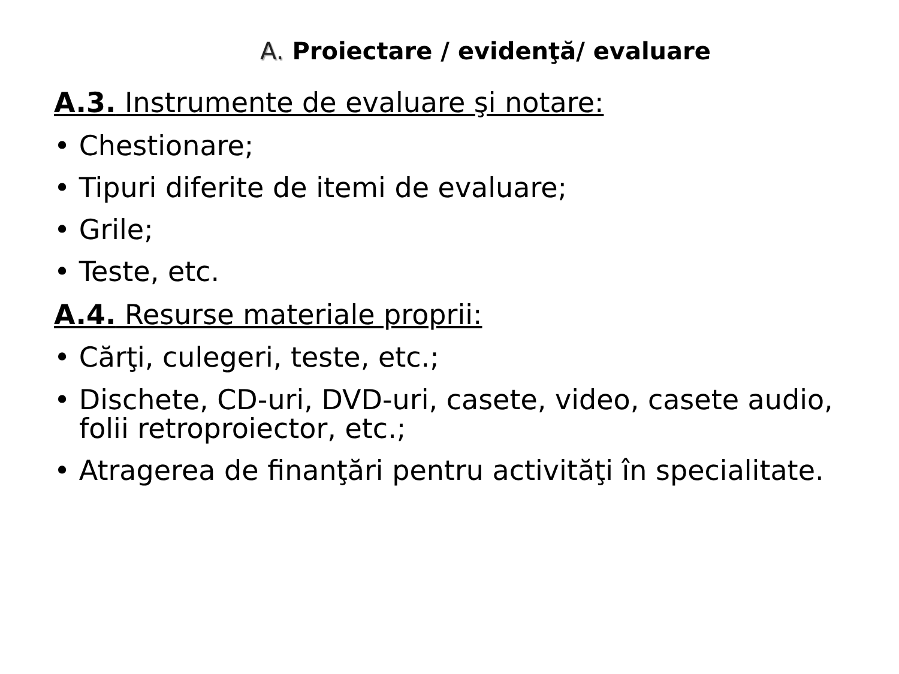A. Proiectare / evidenţă/ evaluare
A.3. Instrumente de evaluare şi notare:
• Chestionare;
• Tipuri diferite de itemi de evaluare;
• Grile;
• Teste, etc.
A.4. Resurse materiale proprii:
• Cărţi, culegeri, teste, etc.;
• Dischete, CD-uri, DVD-uri, casete, video, casete audio, folii retroproiector, etc.;
• Atragerea de finanţări pentru activităţi în specialitate.